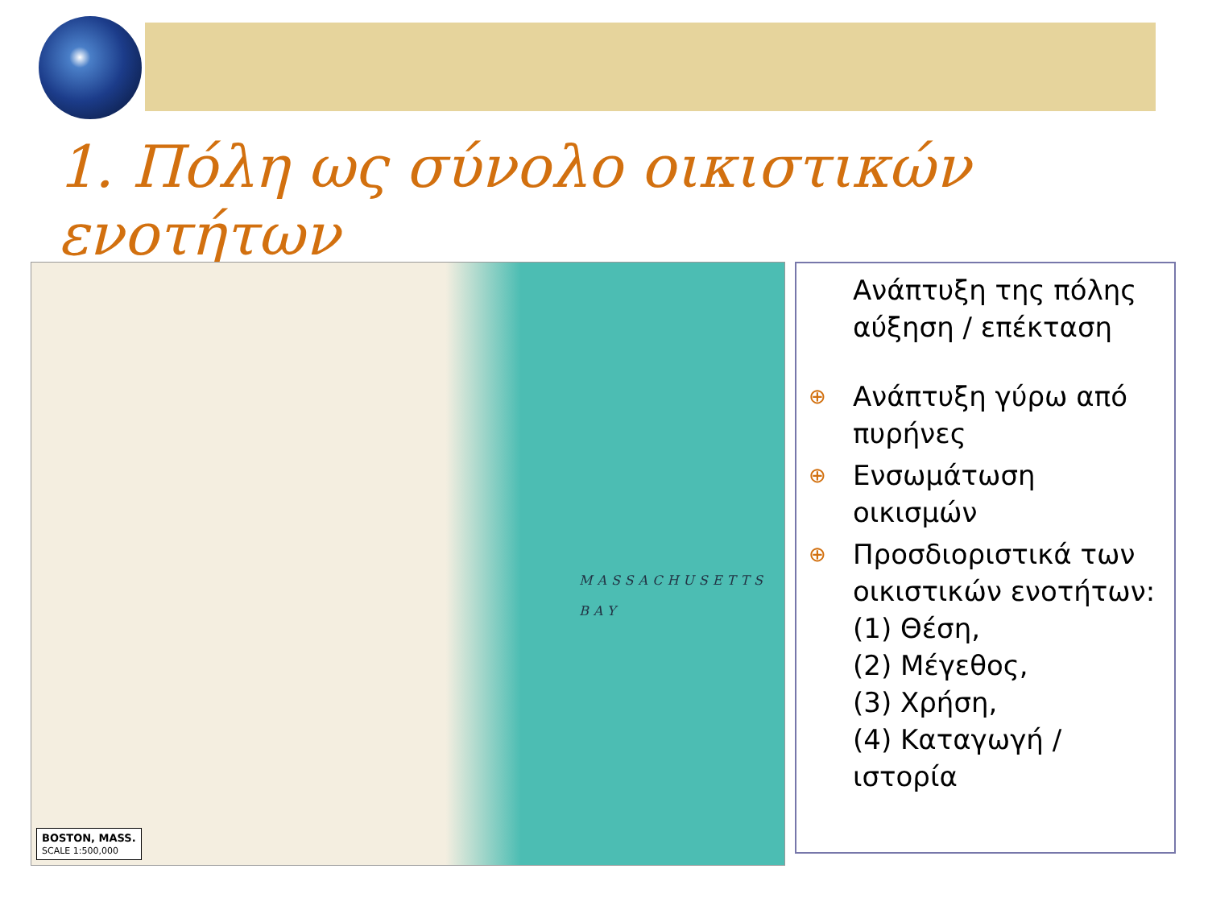1. Πόλη ως σύνολο οικιστικών ενοτήτων
MASSACHUSETTS
BAY
BOSTON, MASS.
SCALE 1:500,000
Ανάπτυξη της πόλης αύξηση / επέκταση
⊕ Ανάπτυξη γύρω από πυρήνες
⊕ Ενσωμάτωση οικισμών
⊕ Προσδιοριστικά των οικιστικών ενοτήτων:
(1) Θέση,
(2) Μέγεθος,
(3) Χρήση,
(4) Καταγωγή / ιστορία